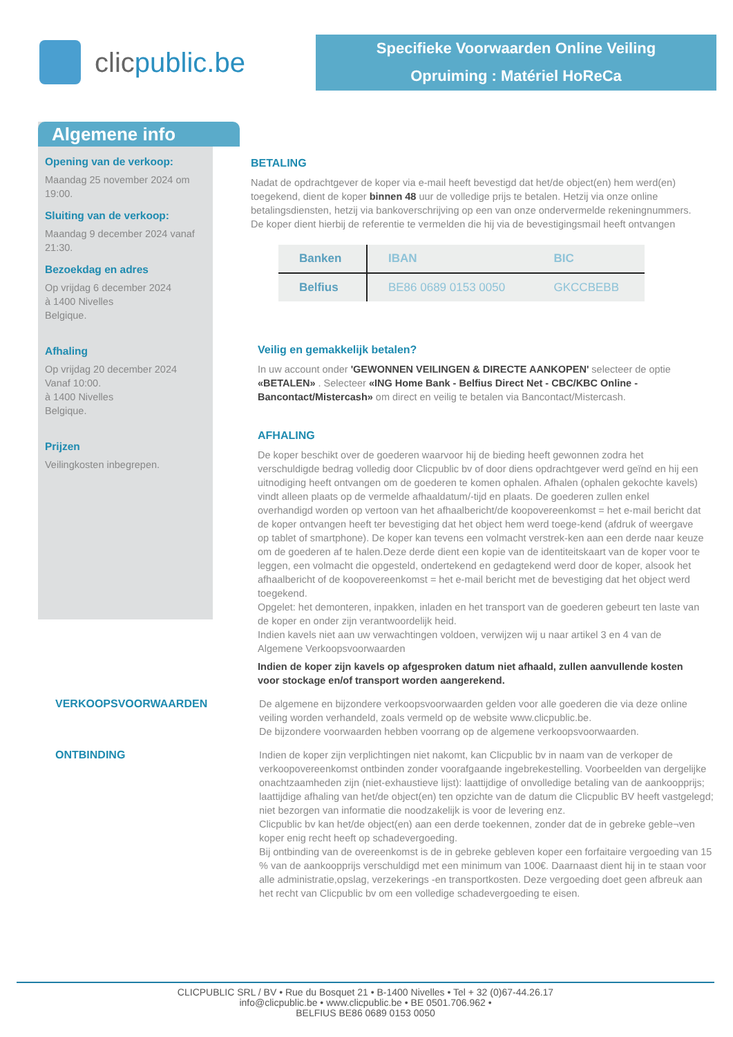clic public.be
Specifieke Voorwaarden Online Veiling
Opruiming : Matériel HoReCa
Algemene info
Opening van de verkoop:
Maandag 25 november 2024 om 19:00.
Sluiting van de verkoop:
Maandag 9 december 2024 vanaf 21:30.
Bezoekdag en adres
Op vrijdag 6 december 2024
à 1400 Nivelles
Belgique.
Afhaling
Op vrijdag 20 december 2024
Vanaf 10:00.
à 1400 Nivelles
Belgique.
Prijzen
Veilingkosten inbegrepen.
BETALING
Nadat de opdrachtgever de koper via e-mail heeft bevestigd dat het/de object(en) hem werd(en) toegekend, dient de koper binnen 48 uur de volledige prijs te betalen. Hetzij via onze online betalingsdiensten, hetzij via bankoverschrijving op een van onze ondervermelde rekeningnummers. De koper dient hierbij de referentie te vermelden die hij via de bevestigingsmail heeft ontvangen
| Banken | IBAN | BIC |
| --- | --- | --- |
| Belfius | BE86 0689 0153 0050 | GKCCBEBB |
Veilig en gemakkelijk betalen?
In uw account onder 'GEWONNEN VEILINGEN & DIRECTE AANKOPEN' selecteer de optie «BETALEN» . Selecteer «ING Home Bank - Belfius Direct Net - CBC/KBC Online - Bancontact/Mistercash» om direct en veilig te betalen via Bancontact/Mistercash.
AFHALING
De koper beschikt over de goederen waarvoor hij de bieding heeft gewonnen zodra het verschuldigde bedrag volledig door Clicpublic bv of door diens opdrachtgever werd geïnd en hij een uitnodiging heeft ontvangen om de goederen te komen ophalen. Afhalen (ophalen gekochte kavels) vindt alleen plaats op de vermelde afhaaldatum/-tijd en plaats. De goederen zullen enkel overhandigd worden op vertoon van het afhaalbericht/de koopovereenkomst = het e-mail bericht dat de koper ontvangen heeft ter bevestiging dat het object hem werd toege-kend (afdruk of weergave op tablet of smartphone). De koper kan tevens een volmacht verstrek-ken aan een derde naar keuze om de goederen af te halen.Deze derde dient een kopie van de identiteitskaart van de koper voor te leggen, een volmacht die opgesteld, ondertekend en gedagtekend werd door de koper, alsook het afhaalbericht of de koopovereenkomst = het e-mail bericht met de bevestiging dat het object werd toegekend.
Opgelet: het demonteren, inpakken, inladen en het transport van de goederen gebeurt ten laste van de koper en onder zijn verantwoordelijk heid.
Indien kavels niet aan uw verwachtingen voldoen, verwijzen wij u naar artikel 3 en 4 van de Algemene Verkoopsvoorwaarden
Indien de koper zijn kavels op afgesproken datum niet afhaald, zullen aanvullende kosten voor stockage en/of transport worden aangerekend.
VERKOOPSVOORWAARDEN De algemene en bijzondere verkoopsvoorwaarden gelden voor alle goederen die via deze online veiling worden verhandeld, zoals vermeld op de website www.clicpublic.be.
De bijzondere voorwaarden hebben voorrang op de algemene verkoopsvoorwaarden.
ONTBINDING Indien de koper zijn verplichtingen niet nakomt, kan Clicpublic bv in naam van de verkoper de verkoopovereenkomst ontbinden zonder voorafgaande ingebrekestelling. Voorbeelden van dergelijke onachtzaamheden zijn (niet-exhaustieve lijst): laattijdige of onvolledige betaling van de aankoopprijs; laattijdige afhaling van het/de object(en) ten opzichte van de datum die Clicpublic BV heeft vastgelegd; niet bezorgen van informatie die noodzakelijk is voor de levering enz.
Clicpublic bv kan het/de object(en) aan een derde toekennen, zonder dat de in gebreke geble¬ven koper enig recht heeft op schadevergoeding.
Bij ontbinding van de overeenkomst is de in gebreke gebleven koper een forfaitaire vergoeding van 15 % van de aankoopprijs verschuldigd met een minimum van 100€. Daarnaast dient hij in te staan voor alle administratie,opslag, verzekerings -en transportkosten. Deze vergoeding doet geen afbreuk aan het recht van Clicpublic bv om een volledige schadevergoeding te eisen.
CLICPUBLIC SRL / BV • Rue du Bosquet 21 • B-1400 Nivelles • Tel + 32 (0)67-44.26.17
info@clicpublic.be • www.clicpublic.be • BE 0501.706.962 •
BELFIUS BE86 0689 0153 0050